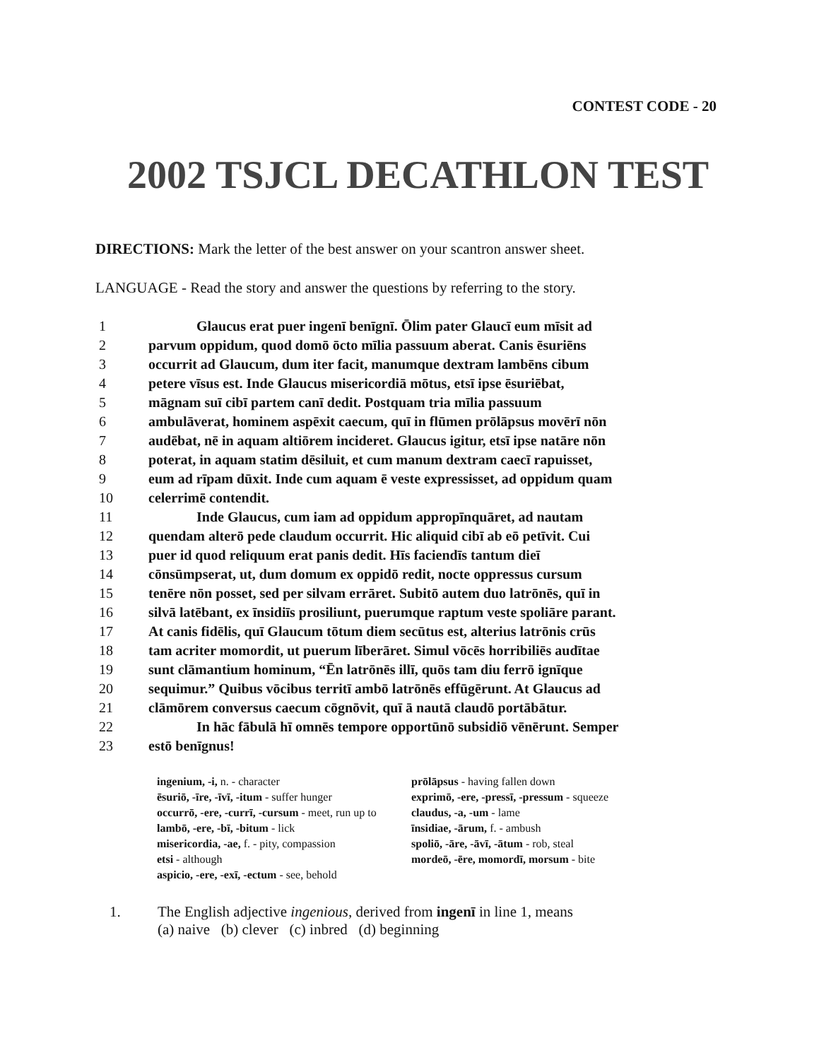CONTEST CODE - 20
2002 TSJCL DECATHLON TEST
DIRECTIONS: Mark the letter of the best answer on your scantron answer sheet.
LANGUAGE - Read the story and answer the questions by referring to the story.
1 Glaucus erat puer ingenī benīgnī. Ōlim pater Glaucī eum mīsit ad
2 parvum oppidum, quod domō ōcto mīlia passuum aberat. Canis ēsuriēns
3 occurrit ad Glaucum, dum iter facit, manumque dextram lambēns cibum
4 petere vīsus est. Inde Glaucus misericordiā mōtus, etsī ipse ēsuriēbat,
5 māgnam suī cibī partem canī dedit. Postquam tria mīlia passuum
6 ambulāverat, hominem aspēxit caecum, quī in flūmen prōlāpsus movērī nōn
7 audēbat, nē in aquam altiōrem incideret. Glaucus igitur, etsī ipse natāre nōn
8 poterat, in aquam statim dēsiluit, et cum manum dextram caecī rapuisset,
9 eum ad rīpam dūxit. Inde cum aquam ē veste expressisset, ad oppidum quam
10 celerrimē contendit.
11 Inde Glaucus, cum iam ad oppidum appropīnquāret, ad nautam
12 quendam alterō pede claudum occurrit. Hic aliquid cibī ab eō petīvit. Cui
13 puer id quod reliquum erat panis dedit. Hīs faciendīs tantum dieī
14 cōnsūmpserat, ut, dum domum ex oppidō redit, nocte oppressus cursum
15 tenēre nōn posset, sed per silvam errāret. Subitō autem duo latrōnēs, quī in
16 silvā latēbant, ex īnsidiīs prosiliunt, puerumque raptum veste spoliāre parant.
17 At canis fidēlis, quī Glaucum tōtum diem secūtus est, alterius latrōnis crūs
18 tam acriter momordit, ut puerum līberāret. Simul vōcēs horribiliēs audītae
19 sunt clāmantium hominum, “Ēn latrōnēs illī, quōs tam diu ferrō ignīque
20 sequimur.” Quibus vōcibus territī ambō latrōnēs effūgērunt. At Glaucus ad
21 clāmōrem conversus caecum cōgnōvit, quī ā nautā claudō portābātur.
22 In hāc fābulā hī omnēs tempore opportūnō subsidiō vēnērunt. Semper
23 estō benīgnus!
ingenium, -i, n. - character
ēsuriō, -īre, -īvī, -itum - suffer hunger
occurrō, -ere, -currī, -cursum - meet, run up to
lambō, -ere, -bī, -bitum - lick
misericordia, -ae, f. - pity, compassion
etsi - although
aspicio, -ere, -exī, -ectum - see, behold
prōlāpsus - having fallen down
exprimō, -ere, -pressī, -pressum - squeeze
claudus, -a, -um - lame
īnsidiae, -ārum, f. - ambush
spoliō, -āre, -āvī, -ātum - rob, steal
mordeō, -ēre, momordī, morsum - bite
1. The English adjective ingenious, derived from ingenī in line 1, means
(a) naive (b) clever (c) inbred (d) beginning